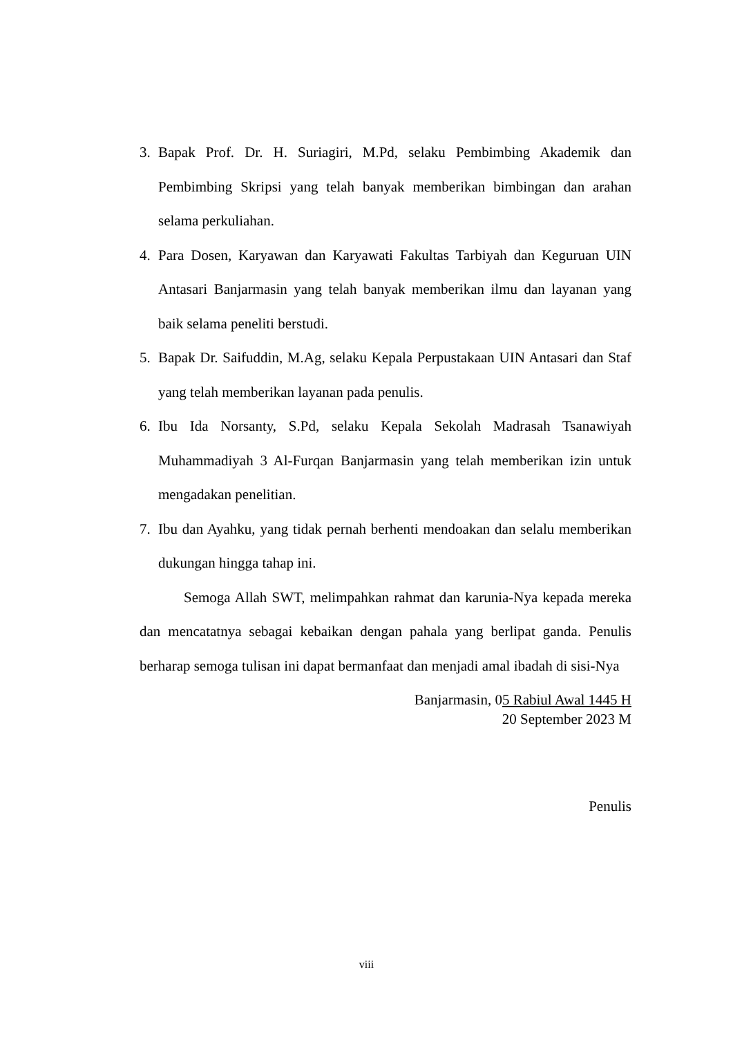3. Bapak Prof. Dr. H. Suriagiri, M.Pd, selaku Pembimbing Akademik dan Pembimbing Skripsi yang telah banyak memberikan bimbingan dan arahan selama perkuliahan.
4. Para Dosen, Karyawan dan Karyawati Fakultas Tarbiyah dan Keguruan UIN Antasari Banjarmasin yang telah banyak memberikan ilmu dan layanan yang baik selama peneliti berstudi.
5. Bapak Dr. Saifuddin, M.Ag, selaku Kepala Perpustakaan UIN Antasari dan Staf yang telah memberikan layanan pada penulis.
6. Ibu Ida Norsanty, S.Pd, selaku Kepala Sekolah Madrasah Tsanawiyah Muhammadiyah 3 Al-Furqan Banjarmasin yang telah memberikan izin untuk mengadakan penelitian.
7. Ibu dan Ayahku, yang tidak pernah berhenti mendoakan dan selalu memberikan dukungan hingga tahap ini.
Semoga Allah SWT, melimpahkan rahmat dan karunia-Nya kepada mereka dan mencatatnya sebagai kebaikan dengan pahala yang berlipat ganda. Penulis berharap semoga tulisan ini dapat bermanfaat dan menjadi amal ibadah di sisi-Nya
Banjarmasin, 05 Rabiul Awal 1445 H
20 September 2023 M
Penulis
viii